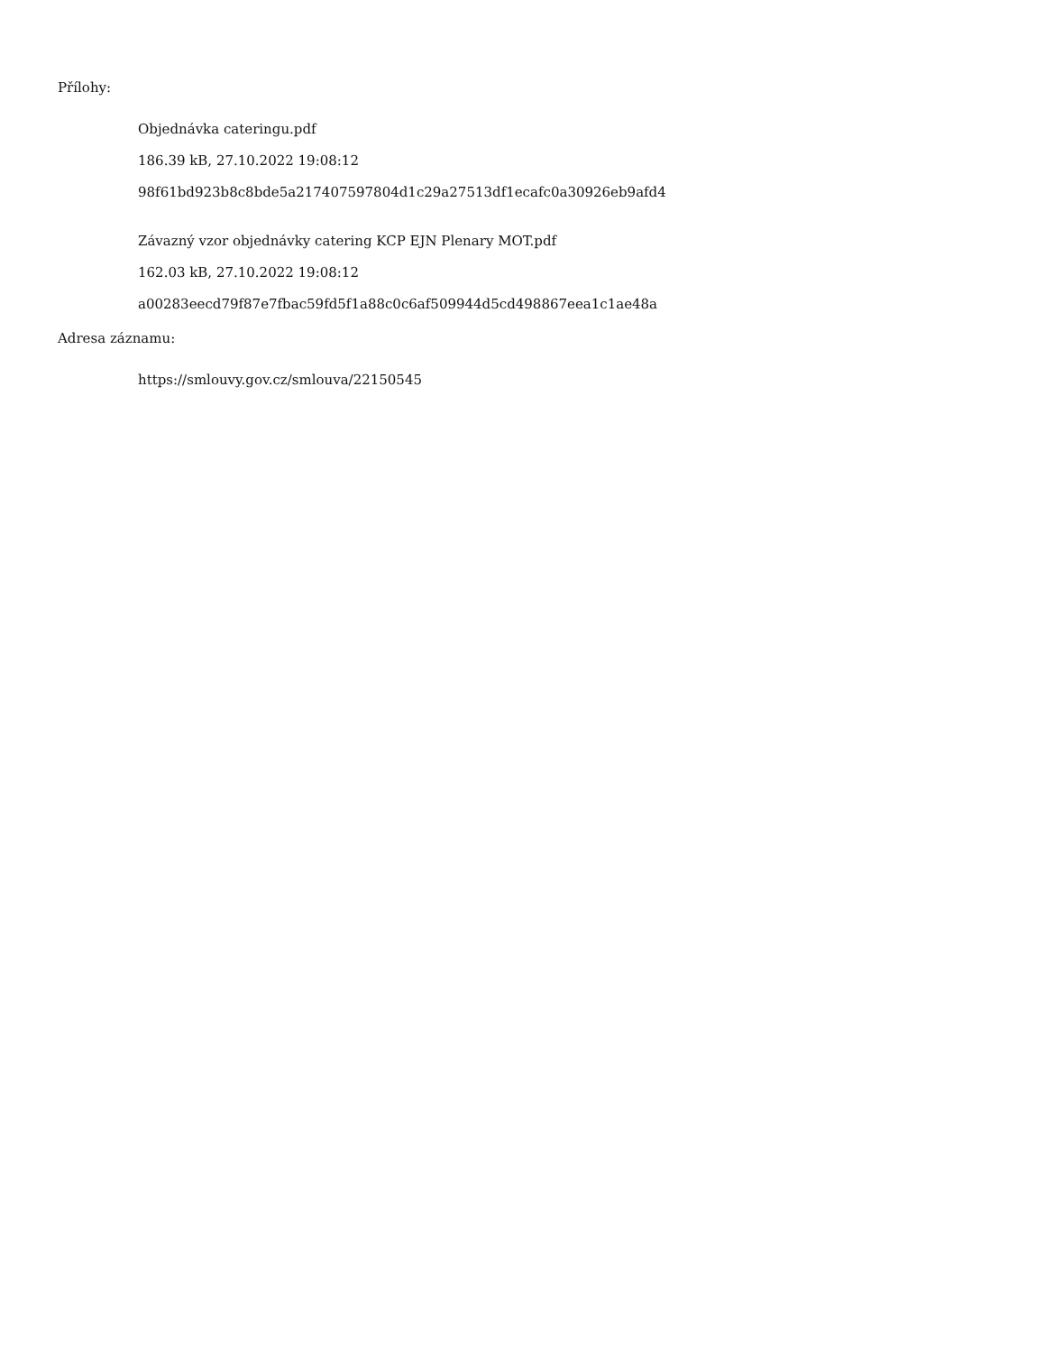Přílohy:
Objednávka cateringu.pdf
186.39 kB, 27.10.2022 19:08:12
98f61bd923b8c8bde5a217407597804d1c29a27513df1ecafc0a30926eb9afd4
Závazný vzor objednávky catering KCP EJN Plenary MOT.pdf
162.03 kB, 27.10.2022 19:08:12
a00283eecd79f87e7fbac59fd5f1a88c0c6af509944d5cd498867eea1c1ae48a
Adresa záznamu:
https://smlouvy.gov.cz/smlouva/22150545